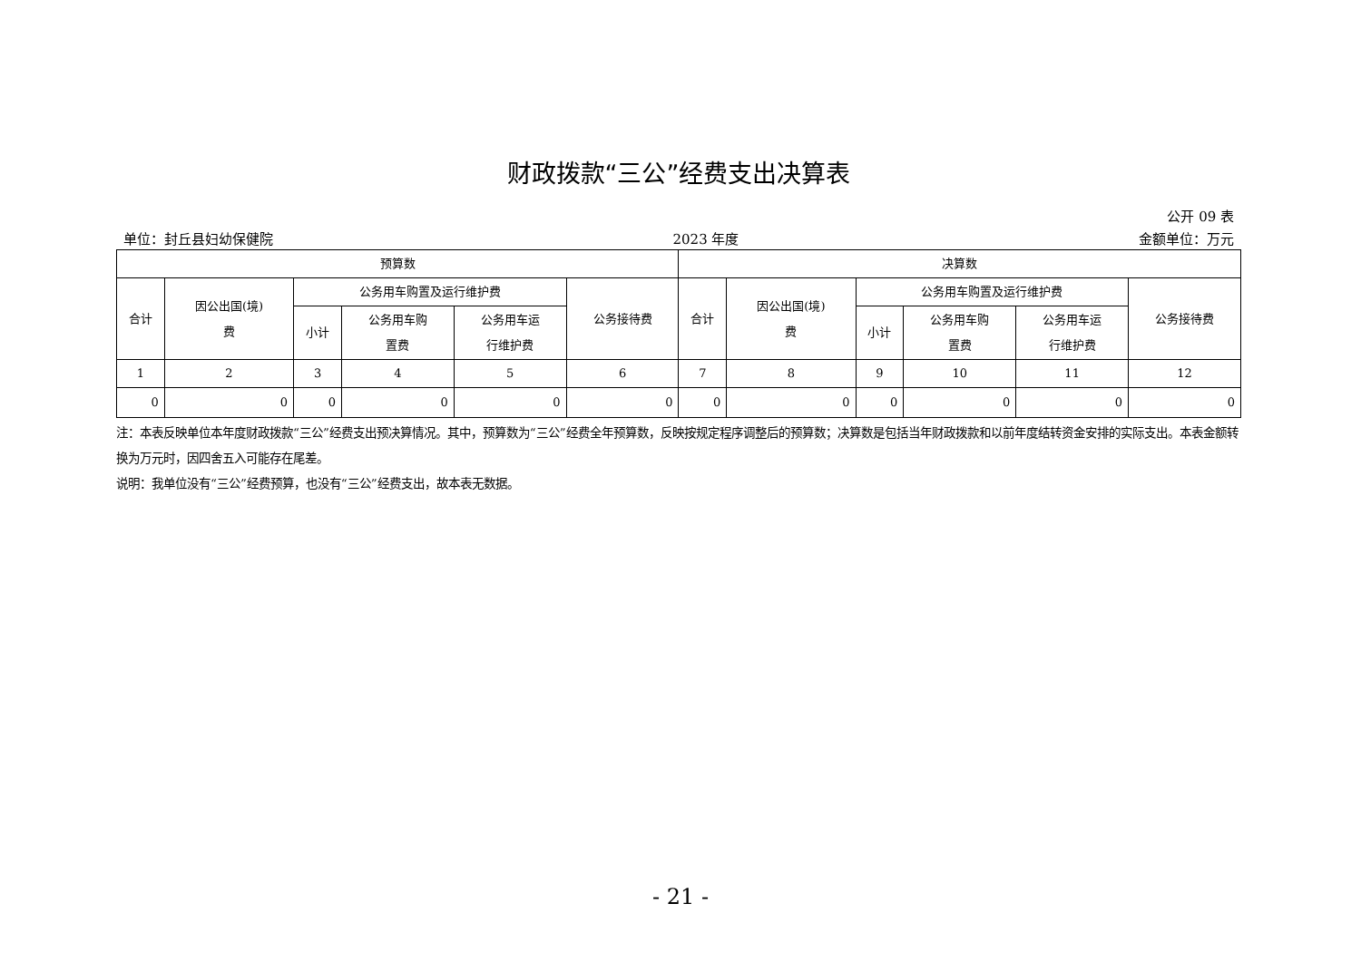财政拨款“三公”经费支出决算表
公开 09 表
单位：封丘县妇幼保健院 2023 年度 金额单位：万元
| 预算数 | | | | | | 决算数 | | | | | |
| --- | --- | --- | --- | --- | --- | --- | --- | --- | --- | --- | --- |
| 合计 | 因公出国(境) 费 | 公务用车购置及运行维护费 | | | 公务接待费 | 合计 | 因公出国(境) 费 | 公务用车购置及运行维护费 | | | 公务接待费 |
| | | 小计 | 公务用车购 置费 | 公务用车运 行维护费 | | | | 小计 | 公务用车购 置费 | 公务用车运 行维护费 | |
| 1 | 2 | 3 | 4 | 5 | 6 | 7 | 8 | 9 | 10 | 11 | 12 |
| 0 | 0 | 0 | 0 | 0 | 0 | 0 | 0 | 0 | 0 | 0 | 0 |
注：本表反映单位本年度财政拨款“三公”经费支出预决算情况。其中，预算数为“三公”经费全年预算数，反映按规定程序调整后的预算数；决算数是包括当年财政拨款和以前年度结转资金安排的实际支出。本表金额转换为万元时，因四舍五入可能存在尾差。
说明：我单位没有“三公”经费预算，也没有“三公”经费支出，故本表无数据。
- 21 -